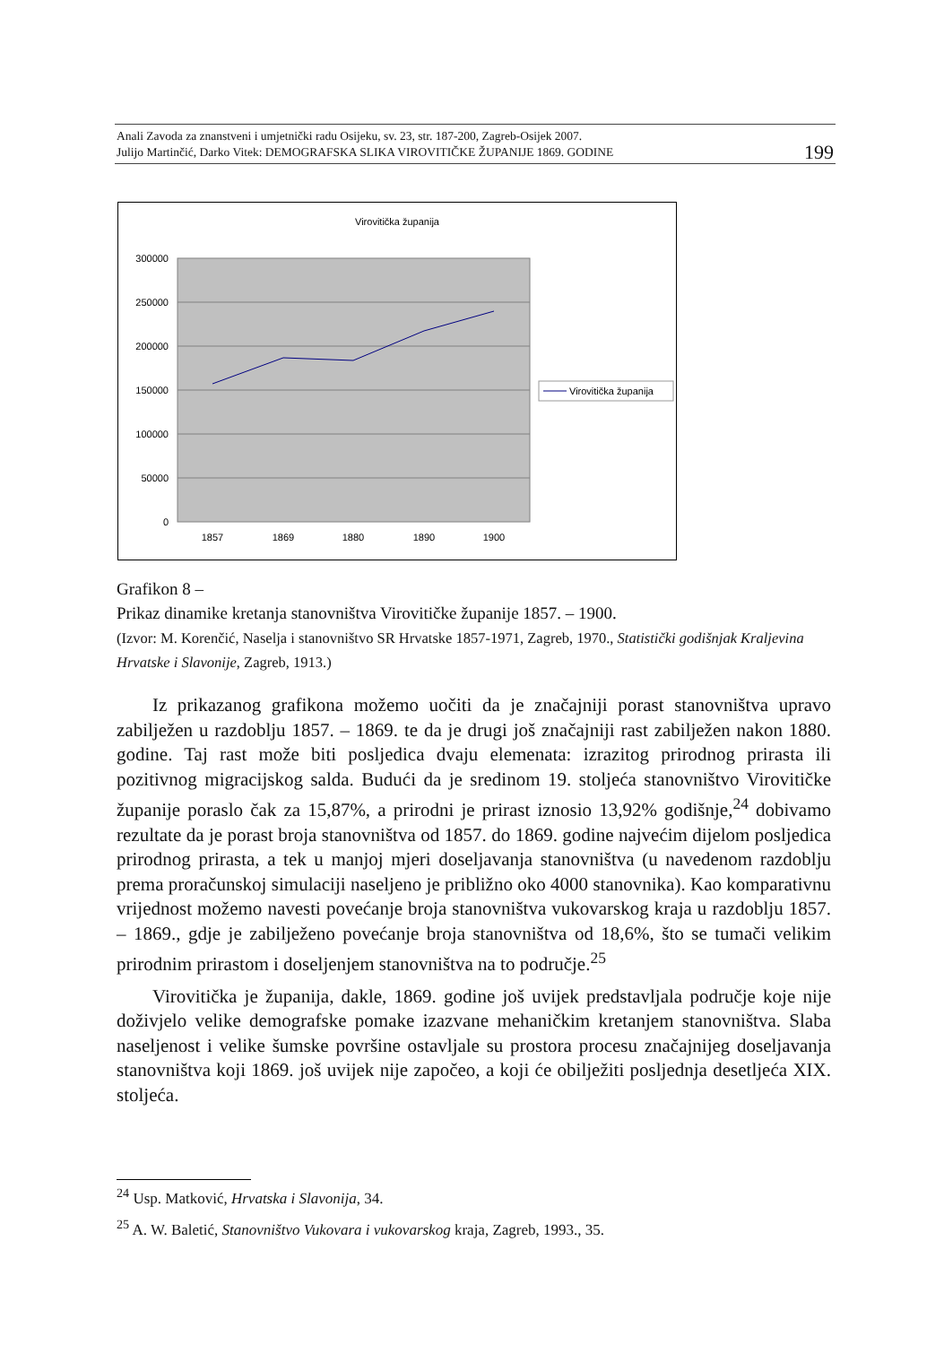Anali Zavoda za znanstveni i umjetnički radu Osijeku, sv. 23, str. 187-200, Zagreb-Osijek 2007.
Julijo Martinčić, Darko Vitek: DEMOGRAFSKA SLIKA VIROVITIČKE ŽUPANIJE 1869. GODINE 199
Virovitička županija
300000
250000
200000
150000
100000
50000
0
1857
1869
1880
1890
1900
Virovitička županija
Grafikon 8 –
Prikaz dinamike kretanja stanovništva Virovitičke županije 1857. – 1900.
(Izvor: M. Korenčić, Naselja i stanovništvo SR Hrvatske 1857-1971, Zagreb, 1970., Statistički godišnjak Kraljevina Hrvatske i Slavonije, Zagreb, 1913.)
Iz prikazanog grafikona možemo uočiti da je značajniji porast stanovništva upravo zabilježen u razdoblju 1857. – 1869. te da je drugi još značajniji rast zabilježen nakon 1880. godine. Taj rast može biti posljedica dvaju elemenata: izrazitog prirodnog prirasta ili pozitivnog migracijskog salda. Budući da je sredinom 19. stoljeća stanovništvo Virovitičke županije poraslo čak za 15,87%, a prirodni je prirast iznosio 13,92% godišnje,<sup>24</sup> dobivamo rezultate da je porast broja stanovništva od 1857. do 1869. godine najvećim dijelom posljedica prirodnog prirasta, a tek u manjoj mjeri doseljavanja stanovništva (u navedenom razdoblju prema proračunskoj simulaciji naseljeno je približno oko 4000 stanovnika). Kao komparativnu vrijednost možemo navesti povećanje broja stanovništva vukovarskog kraja u razdoblju 1857. – 1869., gdje je zabilježeno povećanje broja stanovništva od 18,6%, što se tumači velikim prirodnim prirastom i doseljenjem stanovništva na to područje.<sup>25</sup>
Virovitička je županija, dakle, 1869. godine još uvijek predstavljala područje koje nije doživjelo velike demografske pomake izazvane mehaničkim kretanjem stanovništva. Slaba naseljenost i velike šumske površine ostavljale su prostora procesu značajnijeg doseljavanja stanovništva koji 1869. još uvijek nije započeo, a koji će obilježiti posljednja desetljeća XIX. stoljeća.
<sup>24</sup> Usp. Matković, Hrvatska i Slavonija, 34.
<sup>25</sup> A. W. Baletić, Stanovništvo Vukovara i vukovarskog kraja, Zagreb, 1993., 35.